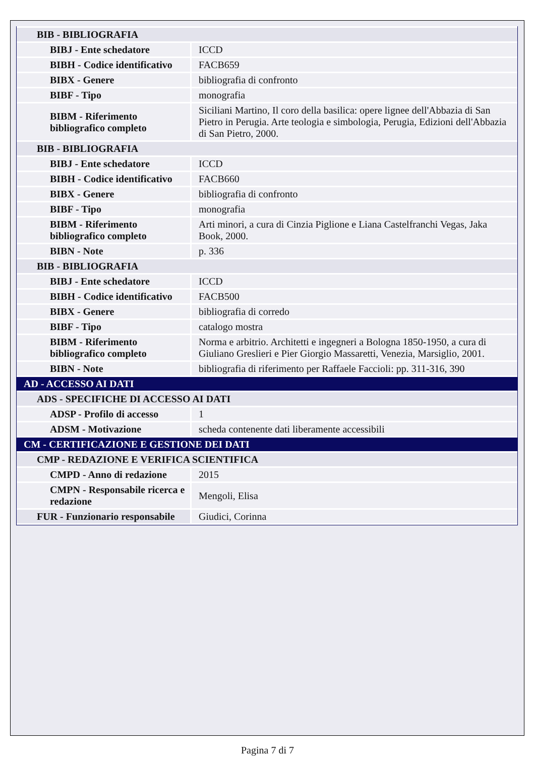| BIB - BIBLIOGRAFIA | |
| BIBJ - Ente schedatore | ICCD |
| BIBH - Codice identificativo | FACB659 |
| BIBX - Genere | bibliografia di confronto |
| BIBF - Tipo | monografia |
| BIBM - Riferimento bibliografico completo | Siciliani Martino, Il coro della basilica: opere lignee dell'Abbazia di San Pietro in Perugia. Arte teologia e simbologia, Perugia, Edizioni dell'Abbazia di San Pietro, 2000. |
| BIB - BIBLIOGRAFIA | |
| BIBJ - Ente schedatore | ICCD |
| BIBH - Codice identificativo | FACB660 |
| BIBX - Genere | bibliografia di confronto |
| BIBF - Tipo | monografia |
| BIBM - Riferimento bibliografico completo | Arti minori, a cura di Cinzia Piglione e Liana Castelfranchi Vegas, Jaka Book, 2000. |
| BIBN - Note | p. 336 |
| BIB - BIBLIOGRAFIA | |
| BIBJ - Ente schedatore | ICCD |
| BIBH - Codice identificativo | FACB500 |
| BIBX - Genere | bibliografia di corredo |
| BIBF - Tipo | catalogo mostra |
| BIBM - Riferimento bibliografico completo | Norma e arbitrio. Architetti e ingegneri a Bologna 1850-1950, a cura di Giuliano Greslieri e Pier Giorgio Massaretti, Venezia, Marsiglio, 2001. |
| BIBN - Note | bibliografia di riferimento per Raffaele Faccioli: pp. 311-316, 390 |
| AD - ACCESSO AI DATI | |
| ADS - SPECIFICHE DI ACCESSO AI DATI | |
| ADSP - Profilo di accesso | 1 |
| ADSM - Motivazione | scheda contenente dati liberamente accessibili |
| CM - CERTIFICAZIONE E GESTIONE DEI DATI | |
| CMP - REDAZIONE E VERIFICA SCIENTIFICA | |
| CMPD - Anno di redazione | 2015 |
| CMPN - Responsabile ricerca e redazione | Mengoli, Elisa |
| FUR - Funzionario responsabile | Giudici, Corinna |
Pagina 7 di 7